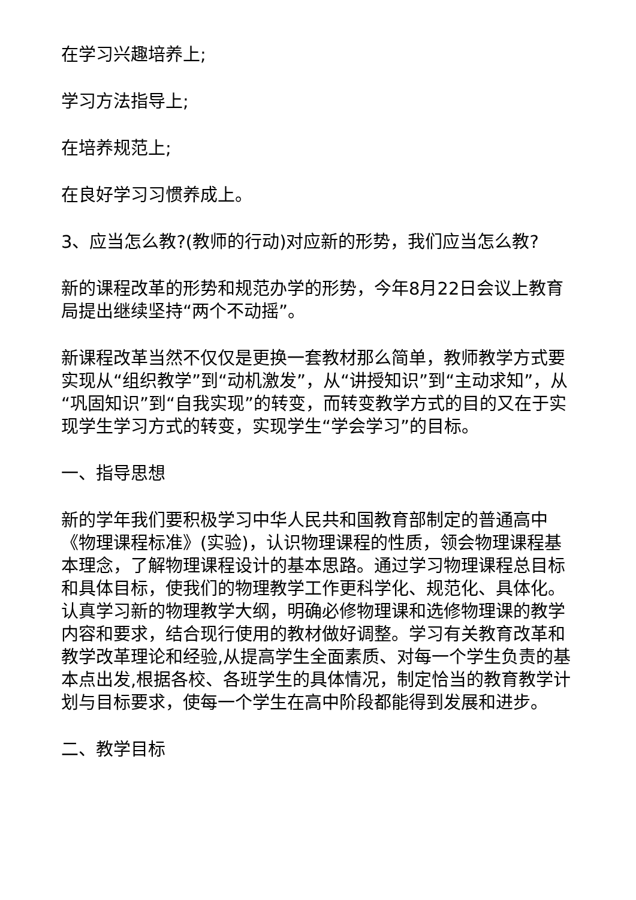在学习兴趣培养上;
学习方法指导上;
在培养规范上;
在良好学习习惯养成上。
3、应当怎么教?(教师的行动)对应新的形势，我们应当怎么教?
新的课程改革的形势和规范办学的形势，今年8月22日会议上教育局提出继续坚持“两个不动摇”。
新课程改革当然不仅仅是更换一套教材那么简单，教师教学方式要实现从“组织教学”到“动机激发”，从“讲授知识”到“主动求知”，从“巩固知识”到“自我实现”的转变，而转变教学方式的目的又在于实现学生学习方式的转变，实现学生“学会学习”的目标。
一、指导思想
新的学年我们要积极学习中华人民共和国教育部制定的普通高中《物理课程标准》(实验)，认识物理课程的性质，领会物理课程基本理念，了解物理课程设计的基本思路。通过学习物理课程总目标和具体目标，使我们的物理教学工作更科学化、规范化、具体化。认真学习新的物理教学大纲，明确必修物理课和选修物理课的教学内容和要求，结合现行使用的教材做好调整。学习有关教育改革和教学改革理论和经验,从提高学生全面素质、对每一个学生负责的基本点出发,根据各校、各班学生的具体情况，制定恰当的教育教学计划与目标要求，使每一个学生在高中阶段都能得到发展和进步。
二、教学目标